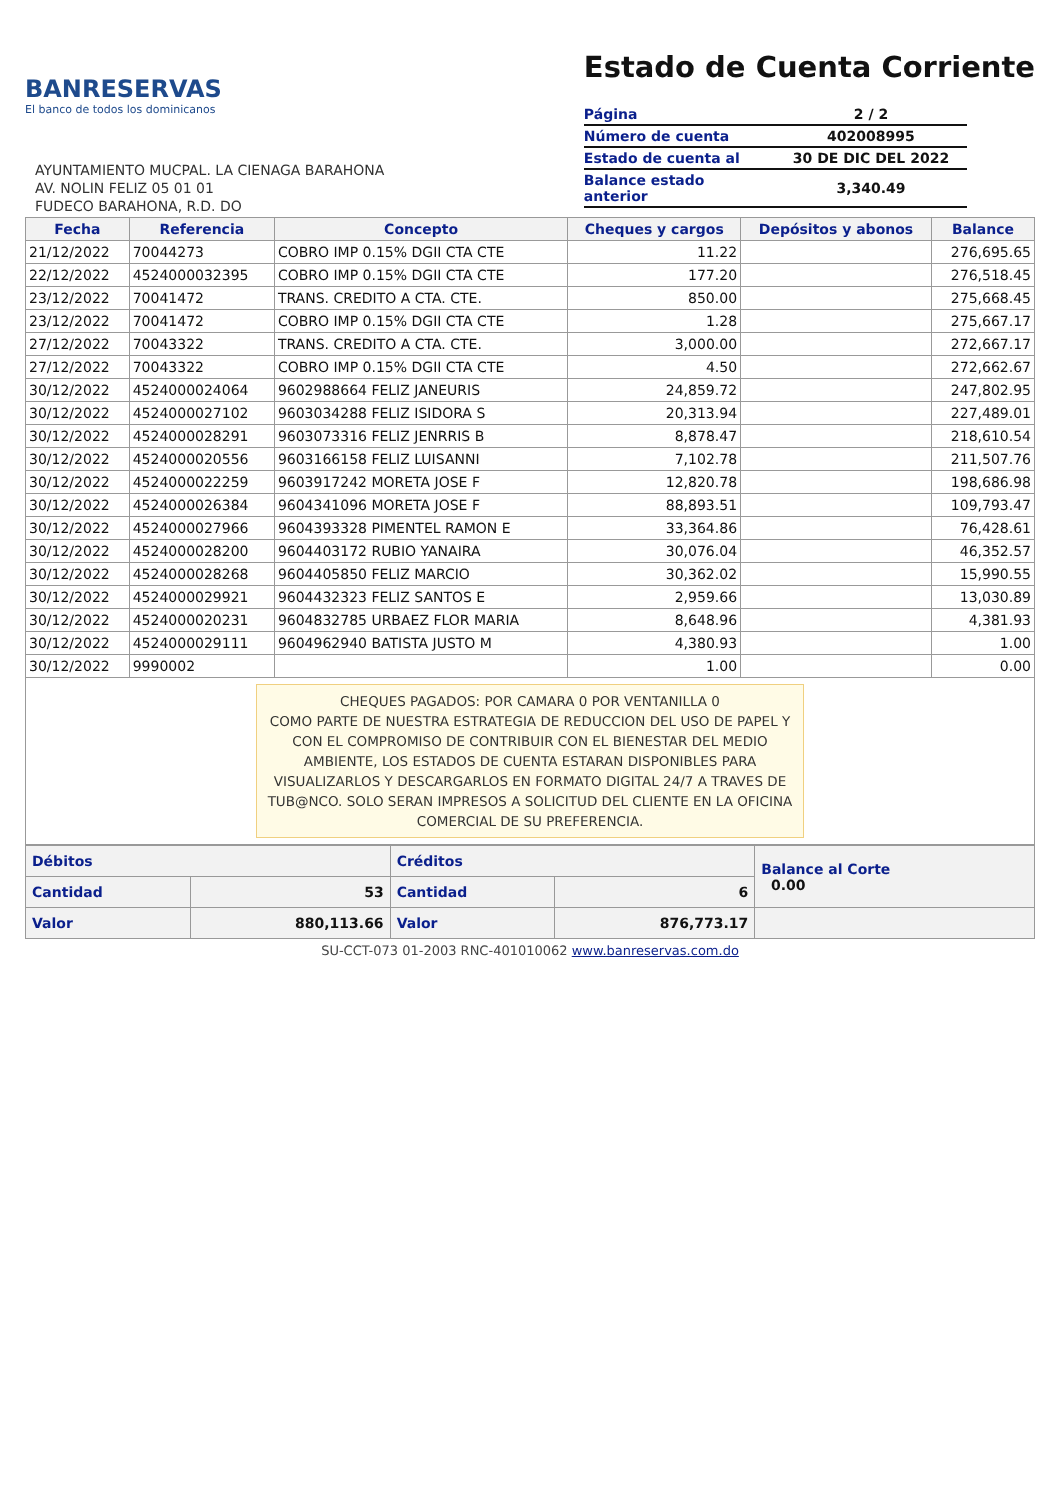BANRESERVAS
El banco de todos los dominicanos
AYUNTAMIENTO MUCPAL. LA CIENAGA BARAHONA
AV. NOLIN FELIZ 05 01 01
FUDECO BARAHONA, R.D. DO
Estado de Cuenta Corriente
| Página | 2 / 2 |
| Número de cuenta | 402008995 |
| Estado de cuenta al | 30 DE DIC DEL 2022 |
| Balance estado anterior | 3,340.49 |
| Fecha | Referencia | Concepto | Cheques y cargos | Depósitos y abonos | Balance |
| --- | --- | --- | --- | --- | --- |
| 21/12/2022 | 70044273 | COBRO IMP 0.15% DGII CTA CTE | 11.22 | | 276,695.65 |
| 22/12/2022 | 4524000032395 | COBRO IMP 0.15% DGII CTA CTE | 177.20 | | 276,518.45 |
| 23/12/2022 | 70041472 | TRANS. CREDITO A CTA. CTE. | 850.00 | | 275,668.45 |
| 23/12/2022 | 70041472 | COBRO IMP 0.15% DGII CTA CTE | 1.28 | | 275,667.17 |
| 27/12/2022 | 70043322 | TRANS. CREDITO A CTA. CTE. | 3,000.00 | | 272,667.17 |
| 27/12/2022 | 70043322 | COBRO IMP 0.15% DGII CTA CTE | 4.50 | | 272,662.67 |
| 30/12/2022 | 4524000024064 | 9602988664 FELIZ JANEURIS | 24,859.72 | | 247,802.95 |
| 30/12/2022 | 4524000027102 | 9603034288 FELIZ ISIDORA S | 20,313.94 | | 227,489.01 |
| 30/12/2022 | 4524000028291 | 9603073316 FELIZ JENRRIS B | 8,878.47 | | 218,610.54 |
| 30/12/2022 | 4524000020556 | 9603166158 FELIZ LUISANNI | 7,102.78 | | 211,507.76 |
| 30/12/2022 | 4524000022259 | 9603917242 MORETA JOSE F | 12,820.78 | | 198,686.98 |
| 30/12/2022 | 4524000026384 | 9604341096 MORETA JOSE F | 88,893.51 | | 109,793.47 |
| 30/12/2022 | 4524000027966 | 9604393328 PIMENTEL RAMON E | 33,364.86 | | 76,428.61 |
| 30/12/2022 | 4524000028200 | 9604403172 RUBIO YANAIRA | 30,076.04 | | 46,352.57 |
| 30/12/2022 | 4524000028268 | 9604405850 FELIZ MARCIO | 30,362.02 | | 15,990.55 |
| 30/12/2022 | 4524000029921 | 9604432323 FELIZ SANTOS E | 2,959.66 | | 13,030.89 |
| 30/12/2022 | 4524000020231 | 9604832785 URBAEZ FLOR MARIA | 8,648.96 | | 4,381.93 |
| 30/12/2022 | 4524000029111 | 9604962940 BATISTA JUSTO M | 4,380.93 | | 1.00 |
| 30/12/2022 | 9990002 | | 1.00 | | 0.00 |
CHEQUES PAGADOS: POR CAMARA 0 POR VENTANILLA 0
COMO PARTE DE NUESTRA ESTRATEGIA DE REDUCCION DEL USO DE PAPEL Y CON EL COMPROMISO DE CONTRIBUIR CON EL BIENESTAR DEL MEDIO AMBIENTE, LOS ESTADOS DE CUENTA ESTARAN DISPONIBLES PARA VISUALIZARLOS Y DESCARGARLOS EN FORMATO DIGITAL 24/7 A TRAVES DE TUB@NCO. SOLO SERAN IMPRESOS A SOLICITUD DEL CLIENTE EN LA OFICINA COMERCIAL DE SU PREFERENCIA.
| Débitos | | Créditos | | Balance al Corte 0.00 |
| Cantidad | 53 | Cantidad | 6 | |
| Valor | 880,113.66 | Valor | 876,773.17 | |
SU-CCT-073 01-2003 RNC-401010062 www.banreservas.com.do